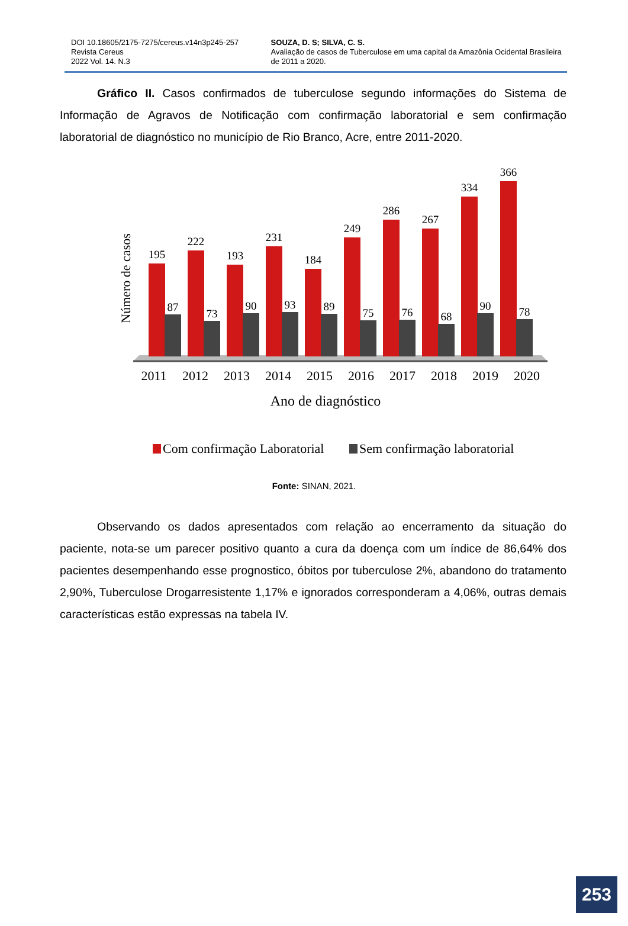DOI 10.18605/2175-7275/cereus.v14n3p245-257
Revista Cereus
2022 Vol. 14. N.3
SOUZA, D. S; SILVA, C. S.
Avaliação de casos de Tuberculose em uma capital da Amazônia Ocidental Brasileira de 2011 a 2020.
Gráfico II. Casos confirmados de tuberculose segundo informações do Sistema de Informação de Agravos de Notificação com confirmação laboratorial e sem confirmação laboratorial de diagnóstico no município de Rio Branco, Acre, entre 2011-2020.
Número de casos
195
87
222
73
193
90
231
93
184
89
249
75
286
76
267
68
334
90
366
78
2011
2012
2013
2014
2015
2016
2017
2018
2019
2020
Ano de diagnóstico
Com confirmação Laboratorial
Sem confirmação laboratorial
Fonte: SINAN, 2021.
Observando os dados apresentados com relação ao encerramento da situação do paciente, nota-se um parecer positivo quanto a cura da doença com um índice de 86,64% dos pacientes desempenhando esse prognostico, óbitos por tuberculose 2%, abandono do tratamento 2,90%, Tuberculose Drogarresistente 1,17% e ignorados corresponderam a 4,06%, outras demais características estão expressas na tabela IV.
253